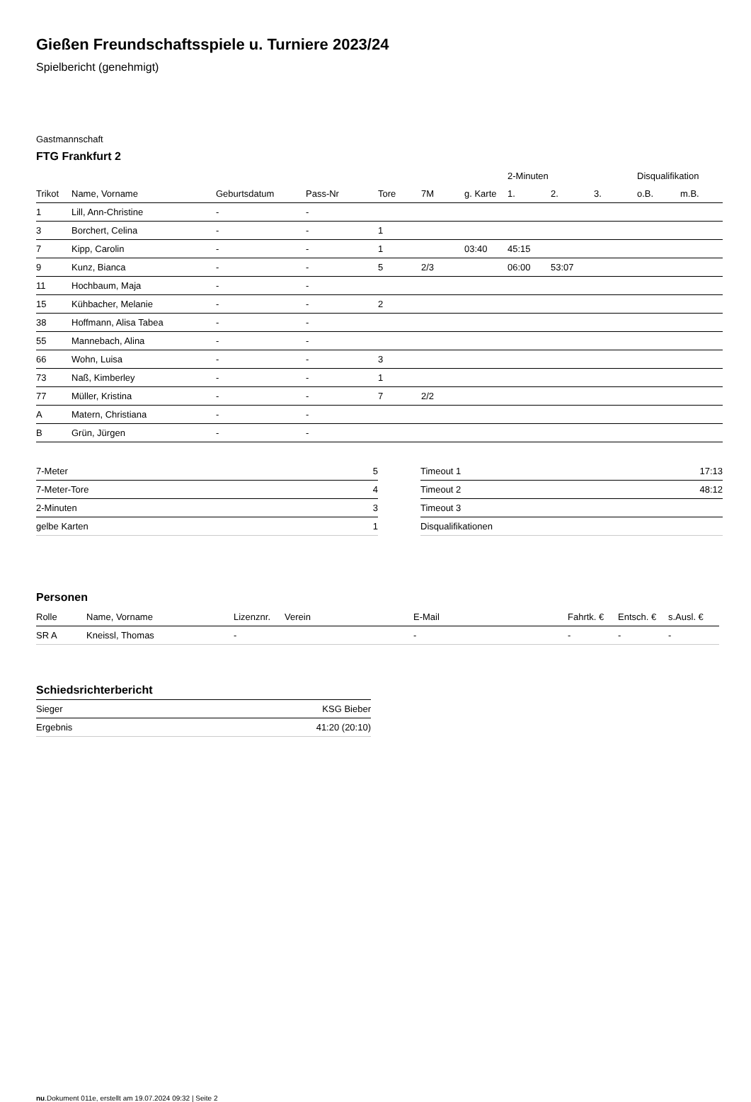Gießen Freundschaftsspiele u. Turniere 2023/24
Spielbericht (genehmigt)
Gastmannschaft
FTG Frankfurt 2
| | | | | | | | 2-Minuten | | | Disqualifikation | |
| --- | --- | --- | --- | --- | --- | --- | --- | --- | --- | --- | --- |
| Trikot | Name, Vorname | Geburtsdatum | Pass-Nr | Tore | 7M | g. Karte | 1. | 2. | 3. | o.B. | m.B. |
| 1 | Lill, Ann-Christine | - | - | | | | | | | | |
| 3 | Borchert, Celina | - | - | 1 | | | | | | | |
| 7 | Kipp, Carolin | - | - | 1 | | 03:40 | 45:15 | | | | |
| 9 | Kunz, Bianca | - | - | 5 | 2/3 | | 06:00 | 53:07 | | | |
| 11 | Hochbaum, Maja | - | - | | | | | | | | |
| 15 | Kühbacher, Melanie | - | - | 2 | | | | | | | |
| 38 | Hoffmann, Alisa Tabea | - | - | | | | | | | | |
| 55 | Mannebach, Alina | - | - | | | | | | | | |
| 66 | Wohn, Luisa | - | - | 3 | | | | | | | |
| 73 | Naß, Kimberley | - | - | 1 | | | | | | | |
| 77 | Müller, Kristina | - | - | 7 | 2/2 | | | | | | |
| A | Matern, Christiana | - | - | | | | | | | | |
| B | Grün, Jürgen | - | - | | | | | | | | |
| 7-Meter | 5 |
| 7-Meter-Tore | 4 |
| 2-Minuten | 3 |
| gelbe Karten | 1 |
| Timeout 1 | 17:13 |
| Timeout 2 | 48:12 |
| Timeout 3 | |
| Disqualifikationen | |
Personen
| Rolle | Name, Vorname | Lizenznr. | Verein | E-Mail | Fahrtk. € | Entsch. € | s.Ausl. € |
| --- | --- | --- | --- | --- | --- | --- | --- |
| SR A | Kneissl, Thomas | - | | - | - | - | - |
Schiedsrichterbericht
| Sieger | KSG Bieber |
| Ergebnis | 41:20 (20:10) |
nu.Dokument 011e, erstellt am 19.07.2024 09:32 | Seite 2